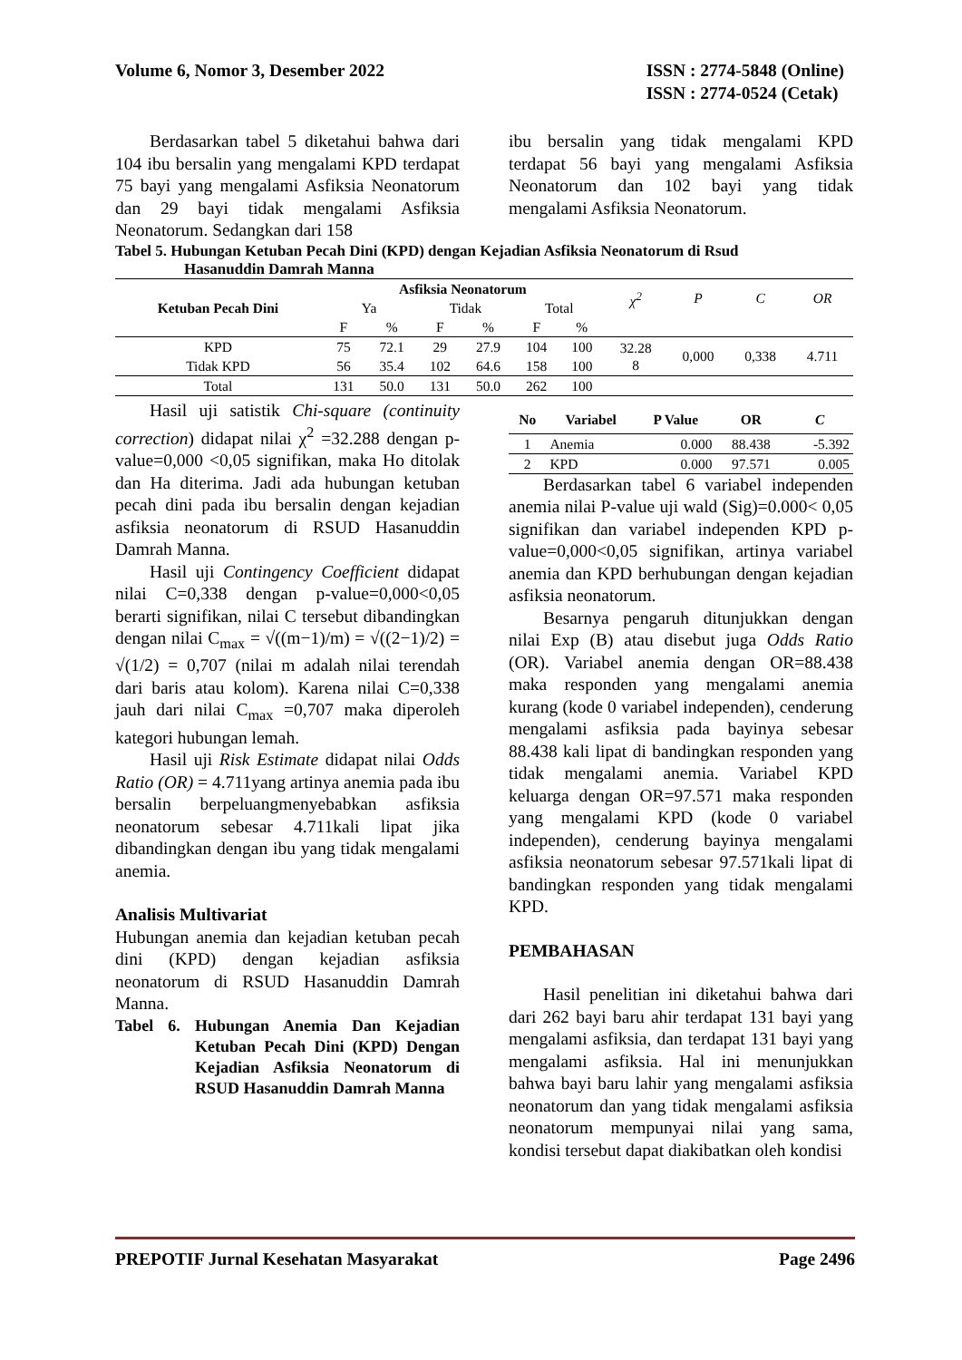Volume 6, Nomor 3, Desember 2022
ISSN : 2774-5848 (Online)
ISSN : 2774-0524 (Cetak)
Berdasarkan tabel 5 diketahui bahwa dari 104 ibu bersalin yang mengalami KPD terdapat 75 bayi yang mengalami Asfiksia Neonatorum dan 29 bayi tidak mengalami Asfiksia Neonatorum. Sedangkan dari 158
ibu bersalin yang tidak mengalami KPD terdapat 56 bayi yang mengalami Asfiksia Neonatorum dan 102 bayi yang tidak mengalami Asfiksia Neonatorum.
Tabel 5. Hubungan Ketuban Pecah Dini (KPD) dengan Kejadian Asfiksia Neonatorum di Rsud
Hasanuddin Damrah Manna
| Ketuban Pecah Dini | Asfiksia Neonatorum | | | | | | χ<sup>2</sup> | P | C | OR |
| | Ya | | Tidak | | Total | | | | | |
| | F | % | F | % | F | % | | | | |
| KPD | 75 | 72.1 | 29 | 27.9 | 104 | 100 | 32.28 8 | 0,000 | 0,338 | 4.711 |
| Tidak KPD | 56 | 35.4 | 102 | 64.6 | 158 | 100 | | | | |
| Total | 131 | 50.0 | 131 | 50.0 | 262 | 100 | | | | |
Hasil uji satistik Chi-square (continuity correction) didapat nilai χ<sup>2</sup> =32.288 dengan p-value=0,000 <0,05 signifikan, maka Ho ditolak dan Ha diterima. Jadi ada hubungan ketuban pecah dini pada ibu bersalin dengan kejadian asfiksia neonatorum di RSUD Hasanuddin Damrah Manna.
Hasil uji Contingency Coefficient didapat nilai C=0,338 dengan p-value=0,000<0,05 berarti signifikan, nilai C tersebut dibandingkan dengan nilai C<sub>max</sub> = √((m−1)/m) = √((2−1)/2) = √(1/2) = 0,707 (nilai m adalah nilai terendah dari baris atau kolom). Karena nilai C=0,338 jauh dari nilai C<sub>max</sub> =0,707 maka diperoleh kategori hubungan lemah.
Hasil uji Risk Estimate didapat nilai Odds Ratio (OR) = 4.711yang artinya anemia pada ibu bersalin berpeluangmenyebabkan asfiksia neonatorum sebesar 4.711kali lipat jika dibandingkan dengan ibu yang tidak mengalami anemia.
Analisis Multivariat
Hubungan anemia dan kejadian ketuban pecah dini (KPD) dengan kejadian asfiksia neonatorum di RSUD Hasanuddin Damrah Manna.
Tabel 6. Hubungan Anemia Dan Kejadian Ketuban Pecah Dini (KPD) Dengan Kejadian Asfiksia Neonatorum di RSUD Hasanuddin Damrah Manna
| No | Variabel | P Value | OR | C |
| --- | --- | --- | --- | --- |
| 1 | Anemia | 0.000 | 88.438 | -5.392 |
| 2 | KPD | 0.000 | 97.571 | 0.005 |
Berdasarkan tabel 6 variabel independen anemia nilai P-value uji wald (Sig)=0.000< 0,05 signifikan dan variabel independen KPD p-value=0,000<0,05 signifikan, artinya variabel anemia dan KPD berhubungan dengan kejadian asfiksia neonatorum.
Besarnya pengaruh ditunjukkan dengan nilai Exp (B) atau disebut juga Odds Ratio (OR). Variabel anemia dengan OR=88.438 maka responden yang mengalami anemia kurang (kode 0 variabel independen), cenderung mengalami asfiksia pada bayinya sebesar 88.438 kali lipat di bandingkan responden yang tidak mengalami anemia. Variabel KPD keluarga dengan OR=97.571 maka responden yang mengalami KPD (kode 0 variabel independen), cenderung bayinya mengalami asfiksia neonatorum sebesar 97.571kali lipat di bandingkan responden yang tidak mengalami KPD.
PEMBAHASAN
Hasil penelitian ini diketahui bahwa dari dari 262 bayi baru ahir terdapat 131 bayi yang mengalami asfiksia, dan terdapat 131 bayi yang mengalami asfiksia. Hal ini menunjukkan bahwa bayi baru lahir yang mengalami asfiksia neonatorum dan yang tidak mengalami asfiksia neonatorum mempunyai nilai yang sama, kondisi tersebut dapat diakibatkan oleh kondisi
PREPOTIF Jurnal Kesehatan Masyarakat
Page 2496